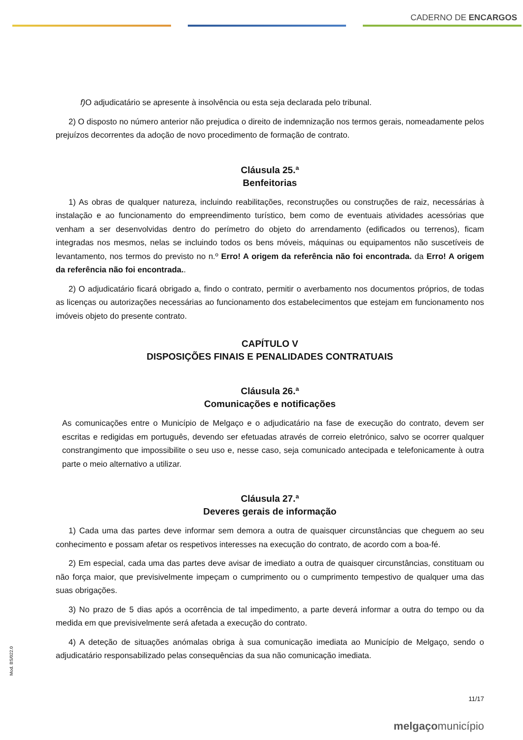CADERNO DE ENCARGOS
f) O adjudicatário se apresente à insolvência ou esta seja declarada pelo tribunal.
2) O disposto no número anterior não prejudica o direito de indemnização nos termos gerais, nomeadamente pelos prejuízos decorrentes da adoção de novo procedimento de formação de contrato.
Cláusula 25.ª
Benfeitorias
1) As obras de qualquer natureza, incluindo reabilitações, reconstruções ou construções de raiz, necessárias à instalação e ao funcionamento do empreendimento turístico, bem como de eventuais atividades acessórias que venham a ser desenvolvidas dentro do perímetro do objeto do arrendamento (edificados ou terrenos), ficam integradas nos mesmos, nelas se incluindo todos os bens móveis, máquinas ou equipamentos não suscetíveis de levantamento, nos termos do previsto no n.º Erro! A origem da referência não foi encontrada. da Erro! A origem da referência não foi encontrada..
2) O adjudicatário ficará obrigado a, findo o contrato, permitir o averbamento nos documentos próprios, de todas as licenças ou autorizações necessárias ao funcionamento dos estabelecimentos que estejam em funcionamento nos imóveis objeto do presente contrato.
CAPÍTULO V
DISPOSIÇÕES FINAIS E PENALIDADES CONTRATUAIS
Cláusula 26.ª
Comunicações e notificações
As comunicações entre o Município de Melgaço e o adjudicatário na fase de execução do contrato, devem ser escritas e redigidas em português, devendo ser efetuadas através de correio eletrónico, salvo se ocorrer qualquer constrangimento que impossibilite o seu uso e, nesse caso, seja comunicado antecipada e telefonicamente à outra parte o meio alternativo a utilizar.
Cláusula 27.ª
Deveres gerais de informação
1) Cada uma das partes deve informar sem demora a outra de quaisquer circunstâncias que cheguem ao seu conhecimento e possam afetar os respetivos interesses na execução do contrato, de acordo com a boa-fé.
2) Em especial, cada uma das partes deve avisar de imediato a outra de quaisquer circunstâncias, constituam ou não força maior, que previsivelmente impeçam o cumprimento ou o cumprimento tempestivo de qualquer uma das suas obrigações.
3) No prazo de 5 dias após a ocorrência de tal impedimento, a parte deverá informar a outra do tempo ou da medida em que previsivelmente será afetada a execução do contrato.
4) A deteção de situações anómalas obriga à sua comunicação imediata ao Município de Melgaço, sendo o adjudicatário responsabilizado pelas consequências da sua não comunicação imediata.
11/17
melgaçomunicípio
Mod. BS/022.0